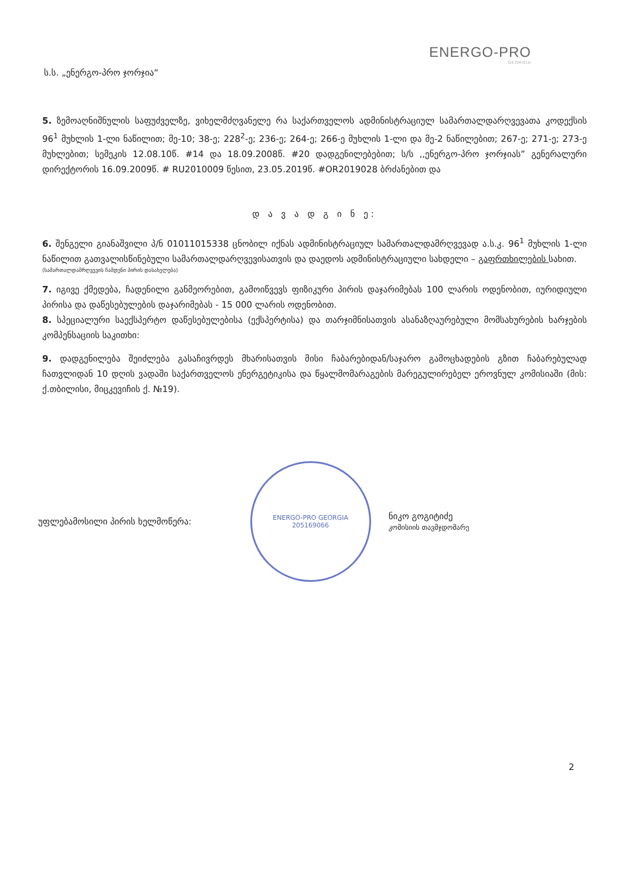ს.ს. „ენერგო-პრო ჯორჯია“
ENERGO-PRO
GEORGIA
5. ზემოაღნიშნულის საფუძველზე, ვიხელმძღვანელე რა საქართველოს ადმინისტრაციულ სამართალდარღვევათა კოდექსის 96<sup>1</sup> მუხლის 1-ლი ნაწილით; მე-10; 38-ე; 228<sup>2</sup>-ე; 236-ე; 264-ე; 266-ე მუხლის 1-ლი და მე-2 ნაწილებით; 267-ე; 271-ე; 273-ე მუხლებით; სემეკის 12.08.10წ. #14 და 18.09.2008წ. #20 დადგენილებებით; ს/ს ,,ენერგო-პრო ჯორჯიას” გენერალური დირექტორის 16.09.2009წ. # RU2010009 წესით, 23.05.2019წ. #OR2019028 ბრძანებით და
დ ა ვ ა დ გ ი ნ ე:
6. შენგელი გიანაშვილი პ/ნ 01011015338 ცნობილ იქნას ადმინისტრაციულ სამართალდამრღვევად ა.ს.კ. 96<sup>1</sup> მუხლის 1-ლი ნაწილით გათვალისწინებული სამართალდარღვევისათვის და დაედოს ადმინისტრაციული სახდელი – გაფრთხილების სახით.
(სამართალდამრღვევის ჩამდენი პირის დასახელება)
7. იგივე ქმედება, ჩადენილი განმეორებით, გამოიწვევს ფიზიკური პირის დაჯარიმებას 100 ლარის ოდენობით, იურიდიული პირისა და დაწესებულების დაჯარიმებას - 15 000 ლარის ოდენობით.
8. სპეციალური საექსპერტო დაწესებულებისა (ექსპერტისა) და თარჯიმნისათვის ასანაზღაურებული მომსახურების ხარჯების კომპენსაციის საკითხი:
9. დადგენილება შეიძლება გასაჩივრდეს მხარისათვის მისი ჩაბარებიდან/საჯარო გამოცხადების გზით ჩაბარებულად ჩათვლიდან 10 დღის ვადაში საქართველოს ენერგეტიკისა და წყალმომარაგების მარეგულირებელ ეროვნულ კომისიაში (მის: ქ.თბილისი, მიცკევიჩის ქ. №19).
უფლებამოსილი პირის ხელმოწერა:
ENERGO-PRO GEORGIA
205169066
ნიკო გოგიტიძე
კომისიის თავმჯდომარე
2